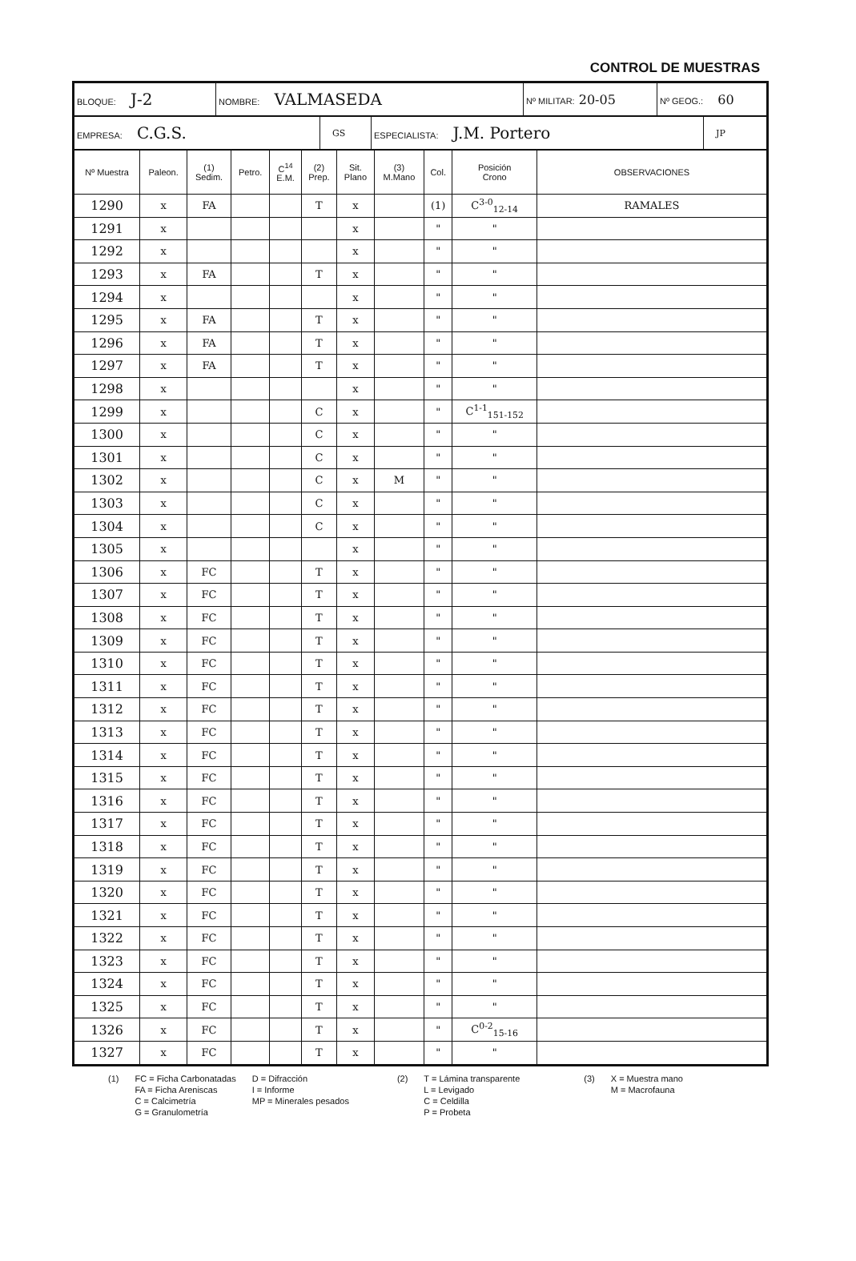CONTROL DE MUESTRAS
| BLOQUE: J-2 | NOMBRE: VALMASEDA | Nº MILITAR: 20-05 | Nº GEOG.: 60 |
| EMPRESA: C.G.S. | GS | ESPECIALISTA: J.M. Portero | JP |
| Nº Muestra | Paleon. | (1) Sedim. | Petro. | C<sup>14</sup> E.M. | (2) Prep. | Sit. Plano | (3) M.Mano | Col. | Posición Crono | OBSERVACIONES |
| --- | --- | --- | --- | --- | --- | --- | --- | --- | --- | --- |
| 1290 | x | FA | | | T | x | | (1) | C<sup>3-0</sup><sub>12-14</sub> | RAMALES |
| 1291 | x | | | | | x | | " | " | |
| 1292 | x | | | | | x | | " | " | |
| 1293 | x | FA | | | T | x | | " | " | |
| 1294 | x | | | | | x | | " | " | |
| 1295 | x | FA | | | T | x | | " | " | |
| 1296 | x | FA | | | T | x | | " | " | |
| 1297 | x | FA | | | T | x | | " | " | |
| 1298 | x | | | | | x | | " | " | |
| 1299 | x | | | | C | x | | " | C<sup>1-1</sup><sub>151-152</sub> | |
| 1300 | x | | | | C | x | | " | " | |
| 1301 | x | | | | C | x | | " | " | |
| 1302 | x | | | | C | x | M | " | " | |
| 1303 | x | | | | C | x | | " | " | |
| 1304 | x | | | | C | x | | " | " | |
| 1305 | x | | | | | x | | " | " | |
| 1306 | x | FC | | | T | x | | " | " | |
| 1307 | x | FC | | | T | x | | " | " | |
| 1308 | x | FC | | | T | x | | " | " | |
| 1309 | x | FC | | | T | x | | " | " | |
| 1310 | x | FC | | | T | x | | " | " | |
| 1311 | x | FC | | | T | x | | " | " | |
| 1312 | x | FC | | | T | x | | " | " | |
| 1313 | x | FC | | | T | x | | " | " | |
| 1314 | x | FC | | | T | x | | " | " | |
| 1315 | x | FC | | | T | x | | " | " | |
| 1316 | x | FC | | | T | x | | " | " | |
| 1317 | x | FC | | | T | x | | " | " | |
| 1318 | x | FC | | | T | x | | " | " | |
| 1319 | x | FC | | | T | x | | " | " | |
| 1320 | x | FC | | | T | x | | " | " | |
| 1321 | x | FC | | | T | x | | " | " | |
| 1322 | x | FC | | | T | x | | " | " | |
| 1323 | x | FC | | | T | x | | " | " | |
| 1324 | x | FC | | | T | x | | " | " | |
| 1325 | x | FC | | | T | x | | " | " | |
| 1326 | x | FC | | | T | x | | " | C<sup>0-2</sup><sub>15-16</sub> | |
| 1327 | x | FC | | | T | x | | " | " | |
(1) FC = Ficha Carbonatadas
FA = Ficha Areniscas
C = Calcimetría
G = Granulometría
D = Difracción
I = Informe
MP = Minerales pesados
(2) T = Lámina transparente
L = Levigado
C = Celdilla
P = Probeta
(3) X = Muestra mano
M = Macrofauna